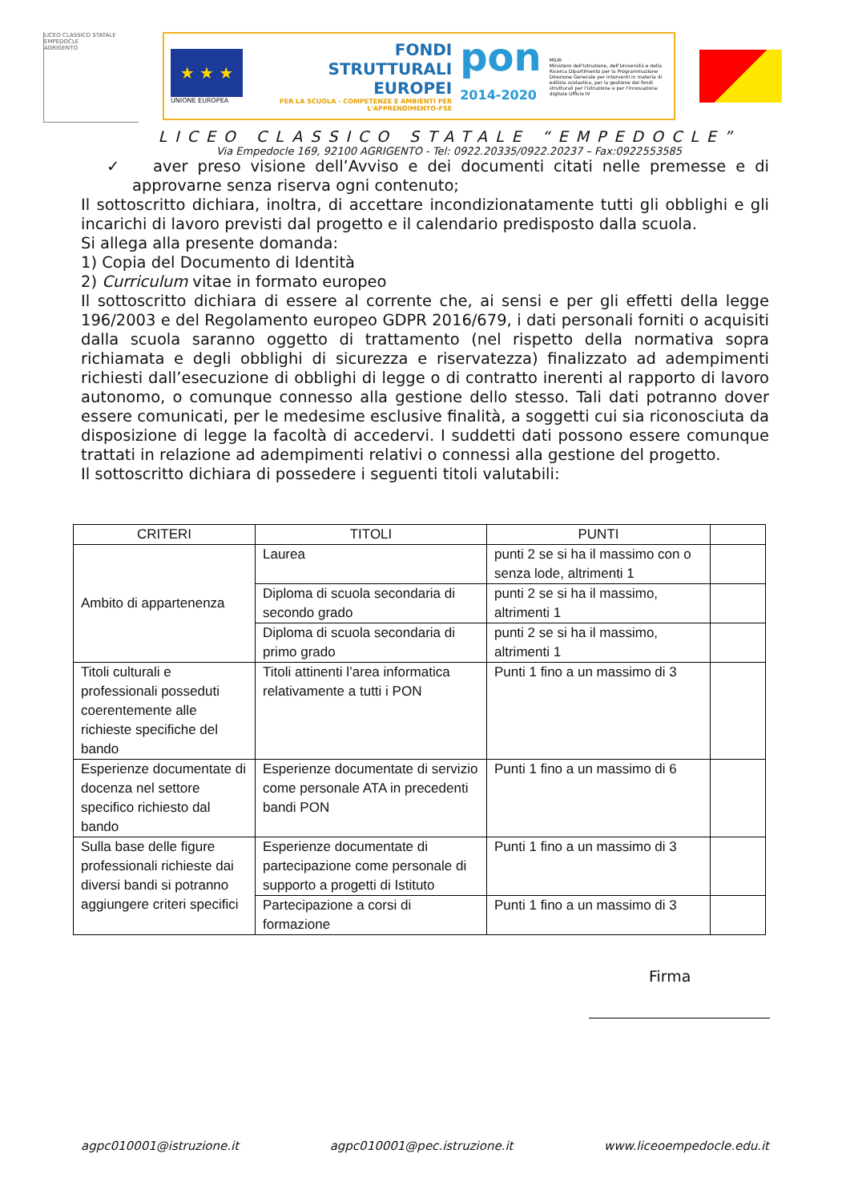LICEO CLASSICO STATALE
EMPEDOCLE
AGRIGENTO
★ ★ ★
UNIONE EUROPEA
FONDI
STRUTTURALI
EUROPEI
PER LA SCUOLA - COMPETENZE E AMBIENTI PER L'APPRENDIMENTO-FSE
pon
2014-2020
MIUR
Ministero dell'Istruzione, dell'Università e della Ricerca Dipartimento per la Programmazione Direzione Generale per interventi in materia di edilizia scolastica, per la gestione dei fondi strutturali per l'istruzione e per l'innovazione digitale Ufficio IV
LICEO CLASSICO STATALE “EMPEDOCLE”
Via Empedocle 169, 92100 AGRIGENTO - Tel: 0922.20335/0922.20237 – Fax:0922553585
✓ aver preso visione dell’Avviso e dei documenti citati nelle premesse e di approvarne senza riserva ogni contenuto;
Il sottoscritto dichiara, inoltra, di accettare incondizionatamente tutti gli obblighi e gli incarichi di lavoro previsti dal progetto e il calendario predisposto dalla scuola.
Si allega alla presente domanda:
1) Copia del Documento di Identità
2) Curriculum vitae in formato europeo
Il sottoscritto dichiara di essere al corrente che, ai sensi e per gli effetti della legge 196/2003 e del Regolamento europeo GDPR 2016/679, i dati personali forniti o acquisiti dalla scuola saranno oggetto di trattamento (nel rispetto della normativa sopra richiamata e degli obblighi di sicurezza e riservatezza) finalizzato ad adempimenti richiesti dall’esecuzione di obblighi di legge o di contratto inerenti al rapporto di lavoro autonomo, o comunque connesso alla gestione dello stesso. Tali dati potranno dover essere comunicati, per le medesime esclusive finalità, a soggetti cui sia riconosciuta da disposizione di legge la facoltà di accedervi. I suddetti dati possono essere comunque trattati in relazione ad adempimenti relativi o connessi alla gestione del progetto.
Il sottoscritto dichiara di possedere i seguenti titoli valutabili:
| CRITERI | TITOLI | PUNTI | |
| --- | --- | --- | --- |
| Ambito di appartenenza | Laurea | punti 2 se si ha il massimo con o senza lode, altrimenti 1 | |
| | Diploma di scuola secondaria di secondo grado | punti 2 se si ha il massimo, altrimenti 1 | |
| | Diploma di scuola secondaria di primo grado | punti 2 se si ha il massimo, altrimenti 1 | |
| Titoli culturali e professionali posseduti coerentemente alle richieste specifiche del bando | Titoli attinenti l’area informatica relativamente a tutti i PON | Punti 1 fino a un massimo di 3 | |
| Esperienze documentate di docenza nel settore specifico richiesto dal bando | Esperienze documentate di servizio come personale ATA in precedenti bandi PON | Punti 1 fino a un massimo di 6 | |
| Sulla base delle figure professionali richieste dai diversi bandi si potranno aggiungere criteri specifici | Esperienze documentate di partecipazione come personale di supporto a progetti di Istituto | Punti 1 fino a un massimo di 3 | |
| | Partecipazione a corsi di formazione | Punti 1 fino a un massimo di 3 | |
Firma
agpc010001@istruzione.it agpc010001@pec.istruzione.it www.liceoempedocle.edu.it